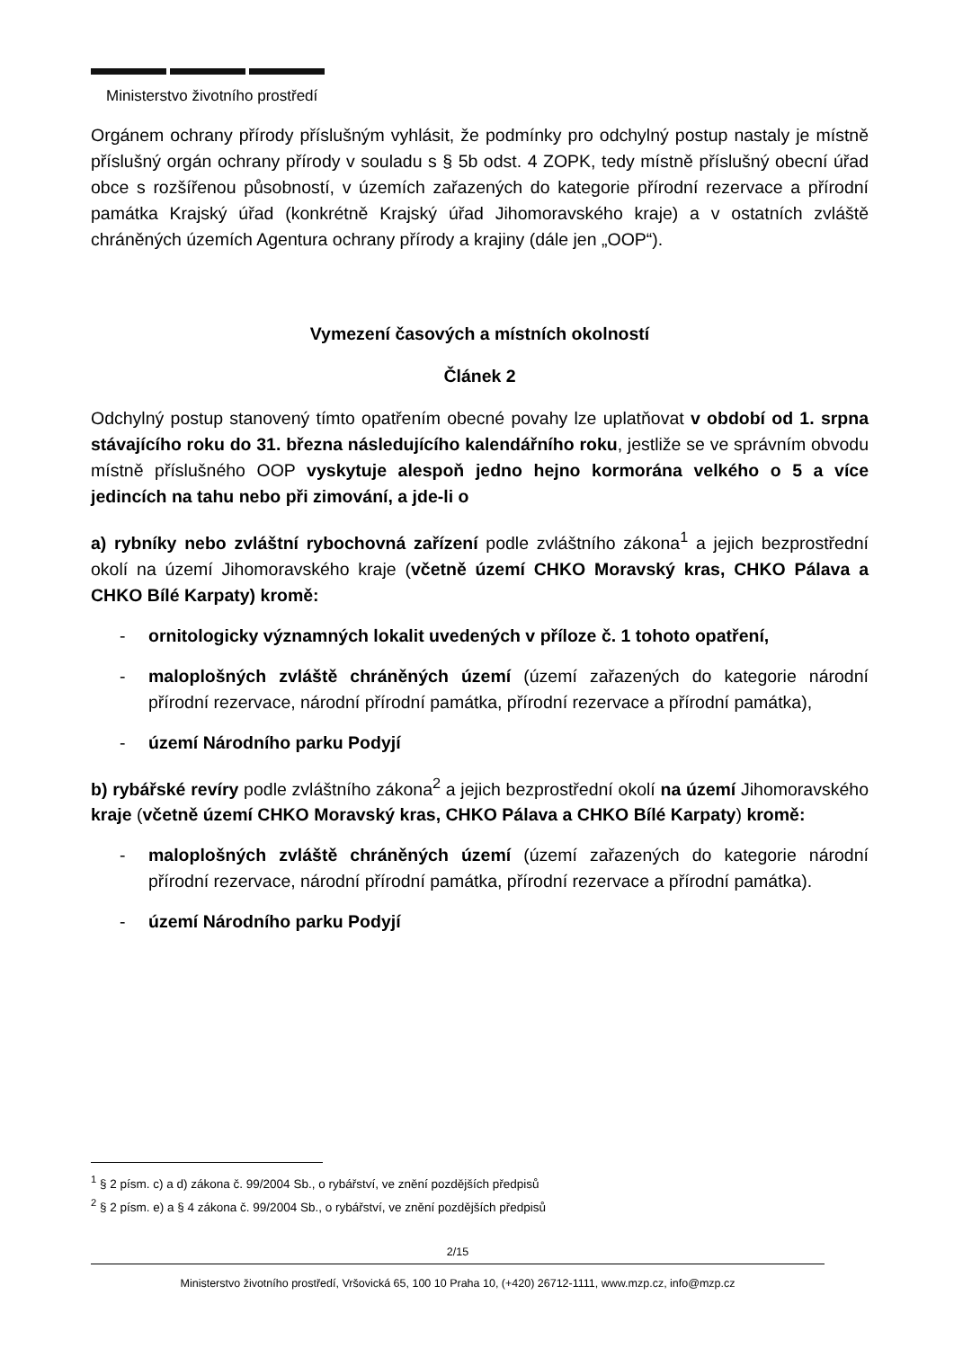Ministerstvo životního prostředí
Orgánem ochrany přírody příslušným vyhlásit, že podmínky pro odchylný postup nastaly je místně příslušný orgán ochrany přírody v souladu s § 5b odst. 4 ZOPK, tedy místně příslušný obecní úřad obce s rozšířenou působností, v územích zařazených do kategorie přírodní rezervace a přírodní památka Krajský úřad (konkrétně Krajský úřad Jihomoravského kraje) a v ostatních zvláště chráněných územích Agentura ochrany přírody a krajiny (dále jen „OOP“).
Vymezení časových a místních okolností
Článek 2
Odchylný postup stanovený tímto opatřením obecné povahy lze uplatňovat v období od 1. srpna stávajícího roku do 31. března následujícího kalendářního roku, jestliže se ve správním obvodu místně příslušného OOP vyskytuje alespoň jedno hejno kormorána velkého o 5 a více jedincích na tahu nebo při zimování, a jde-li o
a) rybníky nebo zvláštní rybochovná zařízení podle zvláštního zákona<sup>1</sup> a jejich bezprostřední okolí na území Jihomoravského kraje (včetně území CHKO Moravský kras, CHKO Pálava a CHKO Bílé Karpaty) kromě:
- ornitologicky významných lokalit uvedených v příloze č. 1 tohoto opatření,
- maloplošných zvláště chráněných území (území zařazených do kategorie národní přírodní rezervace, národní přírodní památka, přírodní rezervace a přírodní památka),
- území Národního parku Podyjí
b) rybářské revíry podle zvláštního zákona<sup>2</sup> a jejich bezprostřední okolí na území Jihomoravského kraje (včetně území CHKO Moravský kras, CHKO Pálava a CHKO Bílé Karpaty) kromě:
- maloplošných zvláště chráněných území (území zařazených do kategorie národní přírodní rezervace, národní přírodní památka, přírodní rezervace a přírodní památka).
- území Národního parku Podyjí
<sup>1</sup> § 2 písm. c) a d) zákona č. 99/2004 Sb., o rybářství, ve znění pozdějších předpisů
<sup>2</sup> § 2 písm. e) a § 4 zákona č. 99/2004 Sb., o rybářství, ve znění pozdějších předpisů
2/15
Ministerstvo životního prostředí, Vršovická 65, 100 10 Praha 10, (+420) 26712-1111, www.mzp.cz, info@mzp.cz